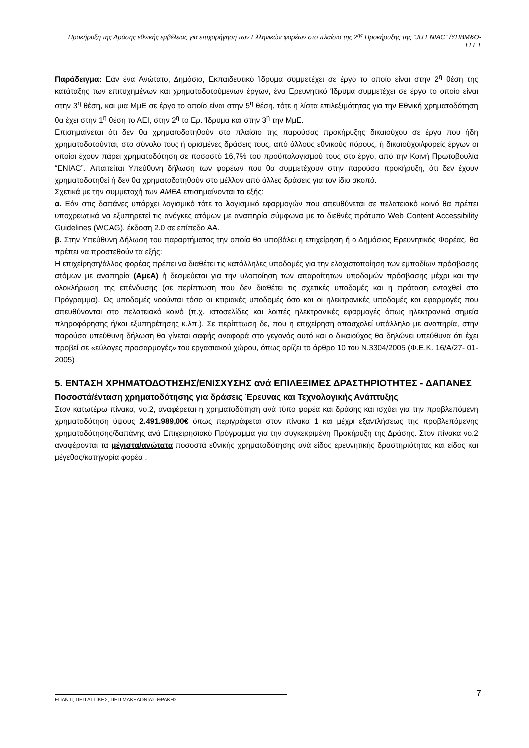Προκήρυξη της Δράσης εθνικής εμβέλειας για επιχορήγηση των Ελληνικών φορέων στο πλαίσιο της 2<sup>ης</sup> Προκήρυξης της “JU ENIAC” /ΥΠΒΜ&Θ-ΓΓΕΤ
Παράδειγμα: Εάν ένα Ανώτατο, Δημόσιο, Εκπαιδευτικό Ίδρυμα συμμετέχει σε έργο το οποίο είναι στην 2<sup>η</sup> θέση της κατάταξης των επιτυχημένων και χρηματοδοτούμενων έργων, ένα Ερευνητικό Ίδρυμα συμμετέχει σε έργο το οποίο είναι στην 3<sup>η</sup> θέση, και μια ΜμΕ σε έργο το οποίο είναι στην 5<sup>η</sup> θέση, τότε η λίστα επιλεξιμότητας για την Εθνική χρηματοδότηση θα έχει στην 1<sup>η</sup> θέση το ΑΕΙ, στην 2<sup>η</sup> το Ερ. Ίδρυμα και στην 3<sup>η</sup> την ΜμΕ.
Επισημαίνεται ότι δεν θα χρηματοδοτηθούν στο πλαίσιο της παρούσας προκήρυξης δικαιούχου σε έργα που ήδη χρηματοδοτούνται, στο σύνολο τους ή ορισμένες δράσεις τους, από άλλους εθνικούς πόρους, ή δικαιούχοι/φορείς έργων οι οποίοι έχουν πάρει χρηματοδότηση σε ποσοστό 16,7% του προϋπολογισμού τους στο έργο, από την Κοινή Πρωτοβουλία “ENIAC”. Απαιτείται Υπεύθυνη δήλωση των φορέων που θα συμμετέχουν στην παρούσα προκήρυξη, ότι δεν έχουν χρηματοδοτηθεί ή δεν θα χρηματοδοτηθούν στο μέλλον από άλλες δράσεις για τον ίδιο σκοπό.
Σχετικά με την συμμετοχή των ΑΜΕΑ επισημαίνονται τα εξής:
α. Εάν στις δαπάνες υπάρχει λογισμικό τότε το λογισμικό εφαρμογών που απευθύνεται σε πελατειακό κοινό θα πρέπει υποχρεωτικά να εξυπηρετεί τις ανάγκες ατόμων με αναπηρία σύμφωνα με το διεθνές πρότυπο Web Content Accessibility Guidelines (WCAG), έκδοση 2.0 σε επίπεδο AA.
β. Στην Υπεύθυνη Δήλωση του παραρτήματος την οποία θα υποβάλει η επιχείρηση ή ο Δημόσιος Ερευνητικός Φορέας, θα πρέπει να προστεθούν τα εξής:
Η επιχείρηση/άλλος φορέας πρέπει να διαθέτει τις κατάλληλες υποδομές για την ελαχιστοποίηση των εμποδίων πρόσβασης ατόμων με αναπηρία (ΑμεΑ) ή δεσμεύεται για την υλοποίηση των απαραίτητων υποδομών πρόσβασης μέχρι και την ολοκλήρωση της επένδυσης (σε περίπτωση που δεν διαθέτει τις σχετικές υποδομές και η πρόταση ενταχθεί στο Πρόγραμμα). Ως υποδομές νοούνται τόσο οι κτιριακές υποδομές όσο και οι ηλεκτρονικές υποδομές και εφαρμογές που απευθύνονται στο πελατειακό κοινό (π.χ. ιστοσελίδες και λοιπές ηλεκτρονικές εφαρμογές όπως ηλεκτρονικά σημεία πληροφόρησης ή/και εξυπηρέτησης κ.λπ.). Σε περίπτωση δε, που η επιχείρηση απασχολεί υπάλληλο με αναπηρία, στην παρούσα υπεύθυνη δήλωση θα γίνεται σαφής αναφορά στο γεγονός αυτό και ο δικαιούχος θα δηλώνει υπεύθυνα ότι έχει προβεί σε «εύλογες προσαρμογές» του εργασιακού χώρου, όπως ορίζει το άρθρο 10 του Ν.3304/2005 (Φ.Ε.Κ. 16/Α/27- 01- 2005)
5. ΕΝΤΑΣΗ ΧΡΗΜΑΤΟΔΟΤΗΣΗΣ/ΕΝΙΣΧΥΣΗΣ ανά ΕΠΙΛΕΞΙΜΕΣ ΔΡΑΣΤΗΡΙΟΤΗΤΕΣ - ΔΑΠΑΝΕΣ
Ποσοστά/ένταση χρηματοδότησης για δράσεις Έρευνας και Τεχνολογικής Ανάπτυξης
Στον κατωτέρω πίνακα, νο.2, αναφέρεται η χρηματοδότηση ανά τύπο φορέα και δράσης και ισχύει για την προβλεπόμενη χρηματοδότηση ύψους 2.491.989,00€ όπως περιγράφεται στον πίνακα 1 και μέχρι εξαντλήσεως της προβλεπόμενης χρηματοδότησης/δαπάνης ανά Επιχειρησιακό Πρόγραμμα για την συγκεκριμένη Προκήρυξη της Δράσης. Στον πίνακα νο.2 αναφέρονται τα μέγιστα/ανώτατα ποσοστά εθνικής χρηματοδότησης ανά είδος ερευνητικής δραστηριότητας και είδος και μέγεθος/κατηγορία φορέα .
ΕΠΑΝ ΙΙ, ΠΕΠ ΑΤΤΙΚΗΣ, ΠΕΠ ΜΑΚΕΔΟΝΙΑΣ-ΘΡΑΚΗΣ
7